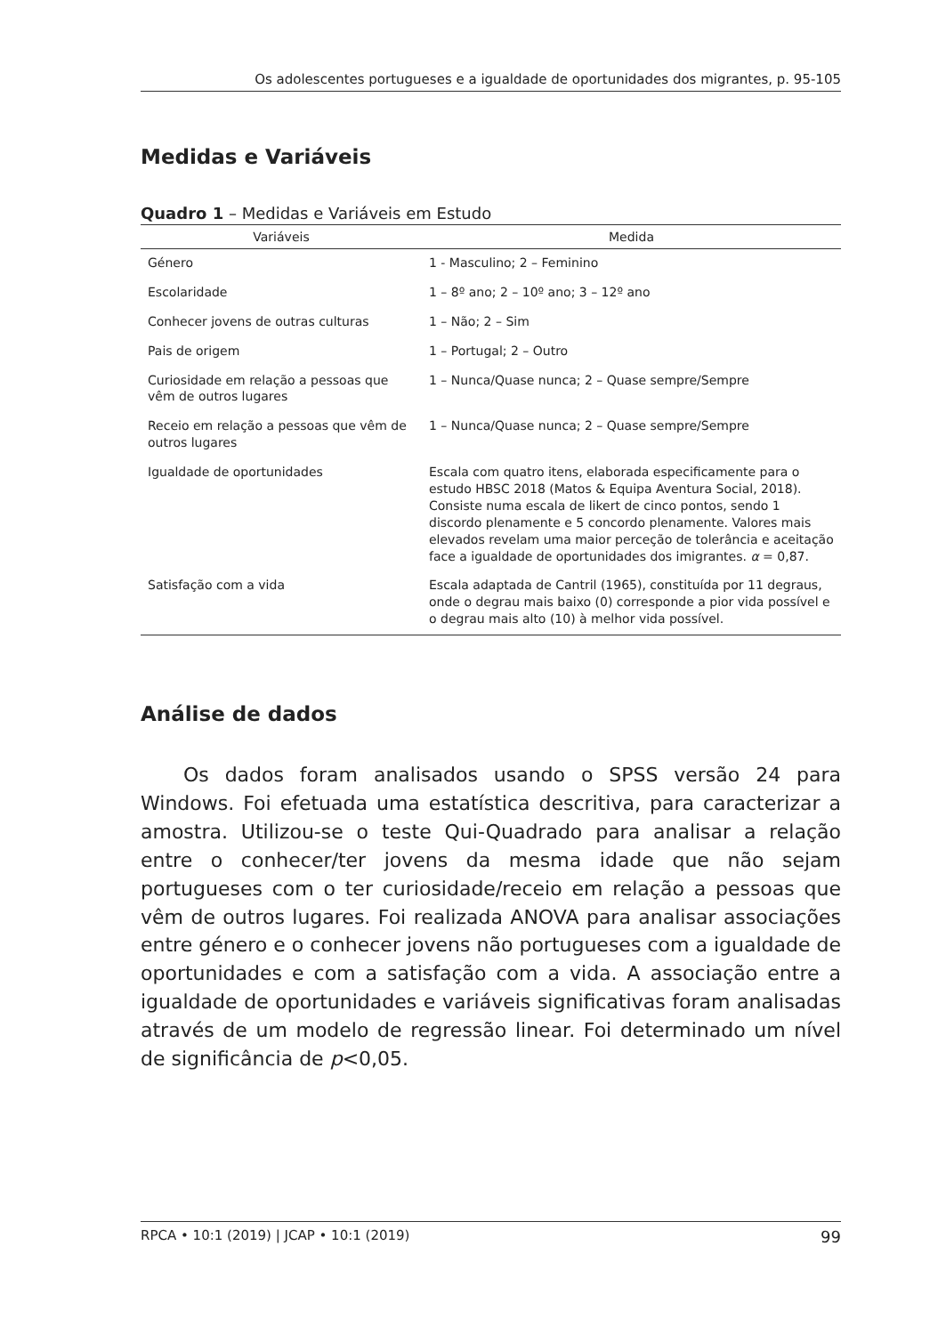Os adolescentes portugueses e a igualdade de oportunidades dos migrantes, p. 95-105
Medidas e Variáveis
Quadro 1 – Medidas e Variáveis em Estudo
| Variáveis | Medida |
| --- | --- |
| Género | 1 - Masculino; 2 – Feminino |
| Escolaridade | 1 – 8º ano; 2 – 10º ano; 3 – 12º ano |
| Conhecer jovens de outras culturas | 1 – Não; 2 – Sim |
| Pais de origem | 1 – Portugal; 2 – Outro |
| Curiosidade em relação a pessoas que vêm de outros lugares | 1 – Nunca/Quase nunca; 2 – Quase sempre/Sempre |
| Receio em relação a pessoas que vêm de outros lugares | 1 – Nunca/Quase nunca; 2 – Quase sempre/Sempre |
| Igualdade de oportunidades | Escala com quatro itens, elaborada especificamente para o estudo HBSC 2018 (Matos & Equipa Aventura Social, 2018). Consiste numa escala de likert de cinco pontos, sendo 1 discordo plenamente e 5 concordo plenamente. Valores mais elevados revelam uma maior perceção de tolerância e aceitação face a igualdade de oportunidades dos imigrantes. α = 0,87. |
| Satisfação com a vida | Escala adaptada de Cantril (1965), constituída por 11 degraus, onde o degrau mais baixo (0) corresponde a pior vida possível e o degrau mais alto (10) à melhor vida possível. |
Análise de dados
Os dados foram analisados usando o SPSS versão 24 para Windows. Foi efetuada uma estatística descritiva, para caracterizar a amostra. Utilizou-se o teste Qui-Quadrado para analisar a relação entre o conhecer/ter jovens da mesma idade que não sejam portugueses com o ter curiosidade/receio em relação a pessoas que vêm de outros lugares. Foi realizada ANOVA para analisar associações entre género e o conhecer jovens não portugueses com a igualdade de oportunidades e com a satisfação com a vida. A associação entre a igualdade de oportunidades e variáveis significativas foram analisadas através de um modelo de regressão linear. Foi determinado um nível de significância de p<0,05.
RPCA • 10:1 (2019) | JCAP • 10:1 (2019) 99